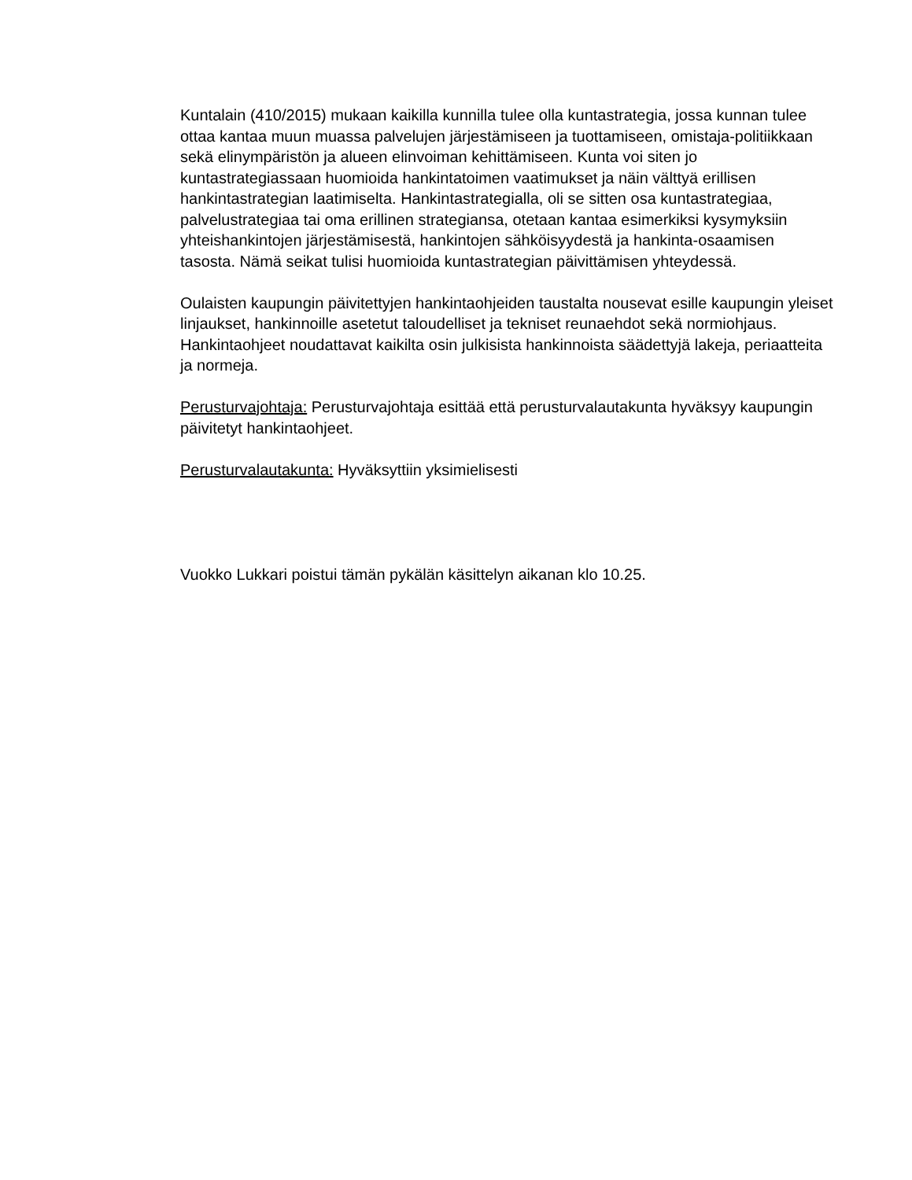Kuntalain (410/2015) mukaan kaikilla kunnilla tulee olla kuntastrategia, jossa kunnan tulee ottaa kantaa muun muassa palvelujen järjestämiseen ja tuottamiseen, omistaja-politiikkaan sekä elinympäristön ja alueen elinvoiman kehittämiseen. Kunta voi siten jo kuntastrategiassaan huomioida hankintatoimen vaatimukset ja näin välttyä erillisen hankintastrategian laatimiselta. Hankintastrategialla, oli se sitten osa kuntastrategiaa, palvelustrategiaa tai oma erillinen strategiansa, otetaan kantaa esimerkiksi kysymyksiin yhteishankintojen järjestämisestä, hankintojen sähköisyydestä ja hankinta-osaamisen tasosta. Nämä seikat tulisi huomioida kuntastrategian päivittämisen yhteydessä.
Oulaisten kaupungin päivitettyjen hankintaohjeiden taustalta nousevat esille kaupungin yleiset linjaukset, hankinnoille asetetut taloudelliset ja tekniset reunaehdot sekä normiohjaus. Hankintaohjeet noudattavat kaikilta osin julkisista hankinnoista säädettyjä lakeja, periaatteita ja normeja.
Perusturvajohtaja: Perusturvajohtaja esittää että perusturvalautakunta hyväksyy kaupungin päivitetyt hankintaohjeet.
Perusturvalautakunta: Hyväksyttiin yksimielisesti
Vuokko Lukkari poistui tämän pykälän käsittelyn aikanan klo 10.25.